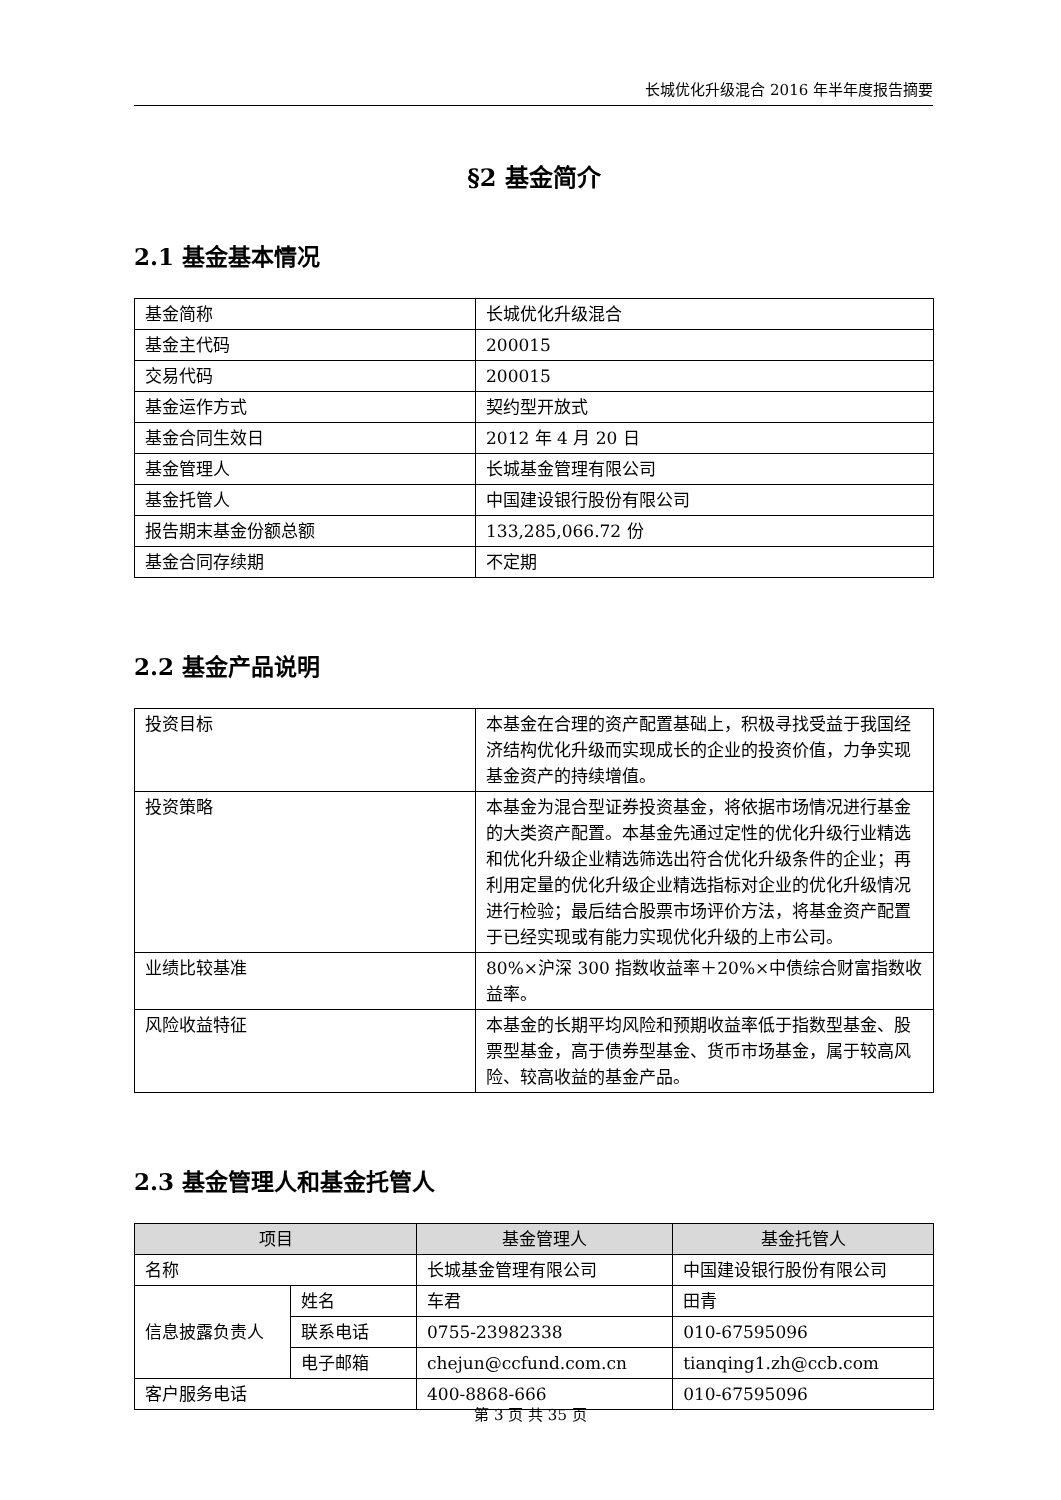长城优化升级混合 2016 年半年度报告摘要
§2 基金简介
2.1 基金基本情况
| 基金简称 | 长城优化升级混合 |
| 基金主代码 | 200015 |
| 交易代码 | 200015 |
| 基金运作方式 | 契约型开放式 |
| 基金合同生效日 | 2012 年 4 月 20 日 |
| 基金管理人 | 长城基金管理有限公司 |
| 基金托管人 | 中国建设银行股份有限公司 |
| 报告期末基金份额总额 | 133,285,066.72 份 |
| 基金合同存续期 | 不定期 |
2.2 基金产品说明
| 投资目标 | 本基金在合理的资产配置基础上，积极寻找受益于我国经济结构优化升级而实现成长的企业的投资价值，力争实现基金资产的持续增值。 |
| 投资策略 | 本基金为混合型证券投资基金，将依据市场情况进行基金的大类资产配置。本基金先通过定性的优化升级行业精选和优化升级企业精选筛选出符合优化升级条件的企业；再利用定量的优化升级企业精选指标对企业的优化升级情况进行检验；最后结合股票市场评价方法，将基金资产配置于已经实现或有能力实现优化升级的上市公司。 |
| 业绩比较基准 | 80%×沪深 300 指数收益率＋20%×中债综合财富指数收益率。 |
| 风险收益特征 | 本基金的长期平均风险和预期收益率低于指数型基金、股票型基金，高于债券型基金、货币市场基金，属于较高风险、较高收益的基金产品。 |
2.3 基金管理人和基金托管人
| 项目 | | 基金管理人 | 基金托管人 |
| --- | --- | --- | --- |
| 名称 | | 长城基金管理有限公司 | 中国建设银行股份有限公司 |
| 信息披露负责人 | 姓名 | 车君 | 田青 |
| | 联系电话 | 0755-23982338 | 010-67595096 |
| | 电子邮箱 | chejun@ccfund.com.cn | tianqing1.zh@ccb.com |
| 客户服务电话 | | 400-8868-666 | 010-67595096 |
第 3 页 共 35 页